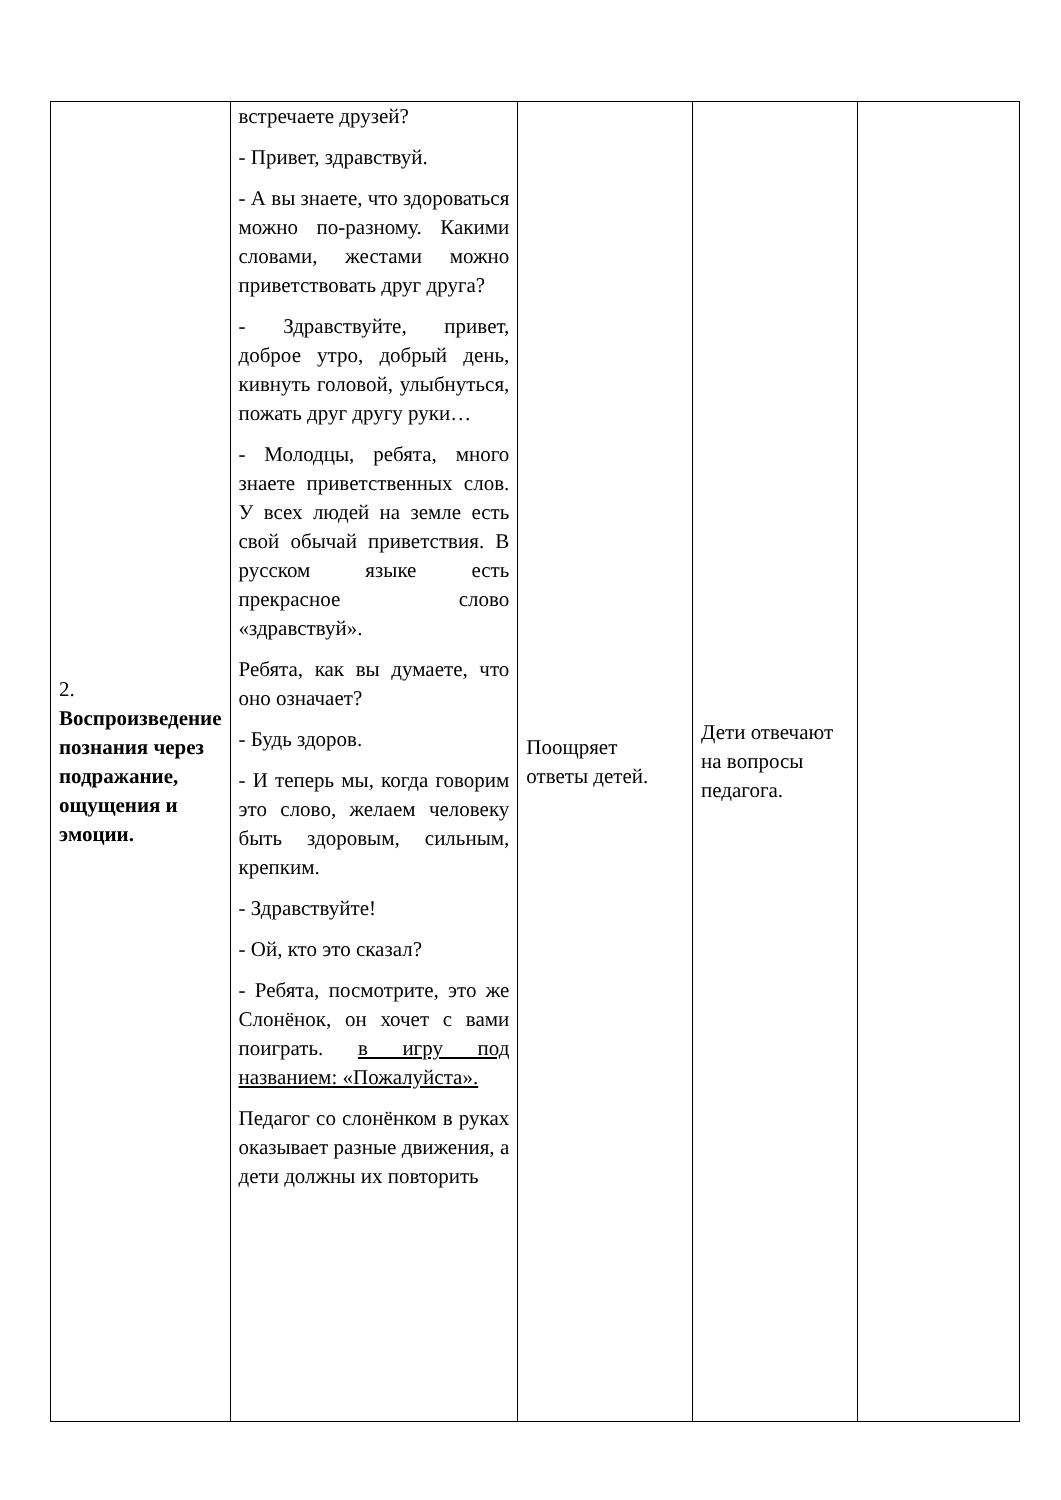| 2. Воспроизведение познания через подражание, ощущения и эмоции. | встречаете друзей? - Привет, здравствуй. - А вы знаете, что здороваться можно по-разному. Какими словами, жестами можно приветствовать друг друга? - Здравствуйте, привет, доброе утро, добрый день, кивнуть головой, улыбнуться, пожать друг другу руки… - Молодцы, ребята, много знаете приветственных слов. У всех людей на земле есть свой обычай приветствия. В русском языке есть прекрасное слово «здравствуй». Ребята, как вы думаете, что оно означает? - Будь здоров. - И теперь мы, когда говорим это слово, желаем человеку быть здоровым, сильным, крепким. - Здравствуйте! - Ой, кто это сказал? - Ребята, посмотрите, это же Слонёнок, он хочет с вами поиграть. в игру под названием: «Пожалуйста». Педагог со слонёнком в руках оказывает разные движения, а дети должны их повторить | Поощряет ответы детей. | Дети отвечают на вопросы педагога. | |